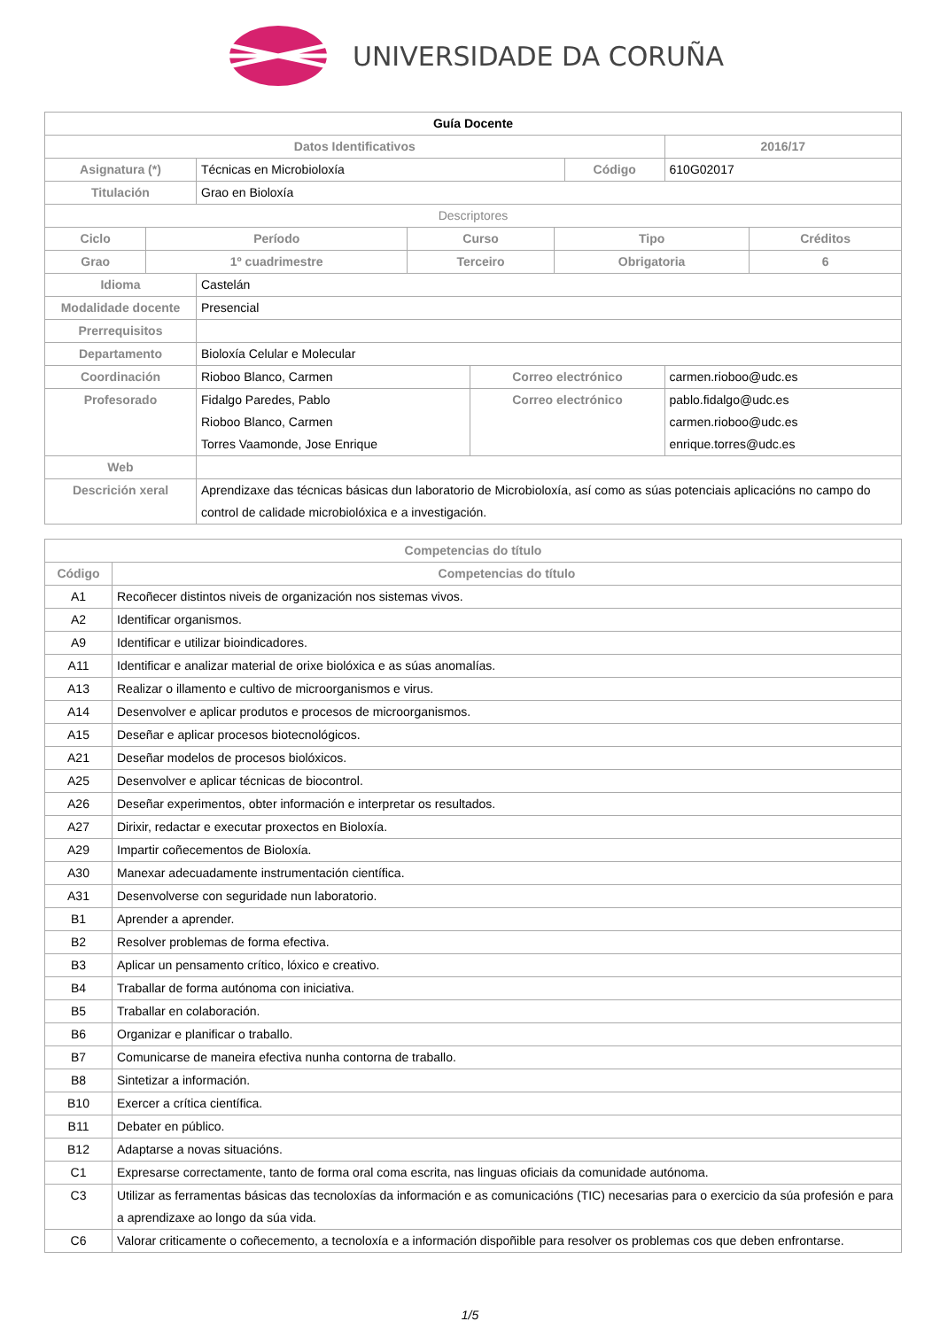UNIVERSIDADE DA CORUÑA
| Guía Docente | | | | | |
| Datos Identificativos | | | | | 2016/17 |
| Asignatura (*) | Técnicas en Microbioloxía | | Código | | 610G02017 |
| Titulación | Grao en Bioloxía | | | | |
| Descriptores | | | | | |
| / Ciclo / Período / Curso / Tipo / Créditos / / --- / --- / --- / --- / --- / / Grao / 1º cuadrimestre / Terceiro / Obrigatoria / 6 / | | | | | |
| Idioma | Castelán | | | | |
| Modalidade docente | Presencial | | | | |
| Prerrequisitos | | | | | |
| Departamento | Bioloxía Celular e Molecular | | | | |
| Coordinación | Rioboo Blanco, Carmen | Correo electrónico | | carmen.rioboo@udc.es | |
| Profesorado | Fidalgo Paredes, Pablo Rioboo Blanco, Carmen Torres Vaamonde, Jose Enrique | Correo electrónico | | pablo.fidalgo@udc.es carmen.rioboo@udc.es enrique.torres@udc.es | |
| Web | | | | | |
| Descrición xeral | Aprendizaxe das técnicas básicas dun laboratorio de Microbioloxía, así como as súas potenciais aplicacións no campo do control de calidade microbiolóxica e a investigación. | | | | |
| Competencias do título | |
| --- | --- |
| Código | Competencias do título |
| A1 | Recoñecer distintos niveis de organización nos sistemas vivos. |
| A2 | Identificar organismos. |
| A9 | Identificar e utilizar bioindicadores. |
| A11 | Identificar e analizar material de orixe biolóxica e as súas anomalías. |
| A13 | Realizar o illamento e cultivo de microorganismos e virus. |
| A14 | Desenvolver e aplicar produtos e procesos de microorganismos. |
| A15 | Deseñar e aplicar procesos biotecnológicos. |
| A21 | Deseñar modelos de procesos biolóxicos. |
| A25 | Desenvolver e aplicar técnicas de biocontrol. |
| A26 | Deseñar experimentos, obter información e interpretar os resultados. |
| A27 | Dirixir, redactar e executar proxectos en Bioloxía. |
| A29 | Impartir coñecementos de Bioloxía. |
| A30 | Manexar adecuadamente instrumentación científica. |
| A31 | Desenvolverse con seguridade nun laboratorio. |
| B1 | Aprender a aprender. |
| B2 | Resolver problemas de forma efectiva. |
| B3 | Aplicar un pensamento crítico, lóxico e creativo. |
| B4 | Traballar de forma autónoma con iniciativa. |
| B5 | Traballar en colaboración. |
| B6 | Organizar e planificar o traballo. |
| B7 | Comunicarse de maneira efectiva nunha contorna de traballo. |
| B8 | Sintetizar a información. |
| B10 | Exercer a crítica científica. |
| B11 | Debater en público. |
| B12 | Adaptarse a novas situacións. |
| C1 | Expresarse correctamente, tanto de forma oral coma escrita, nas linguas oficiais da comunidade autónoma. |
| C3 | Utilizar as ferramentas básicas das tecnoloxías da información e as comunicacións (TIC) necesarias para o exercicio da súa profesión e para a aprendizaxe ao longo da súa vida. |
| C6 | Valorar criticamente o coñecemento, a tecnoloxía e a información dispoñible para resolver os problemas cos que deben enfrontarse. |
1/5